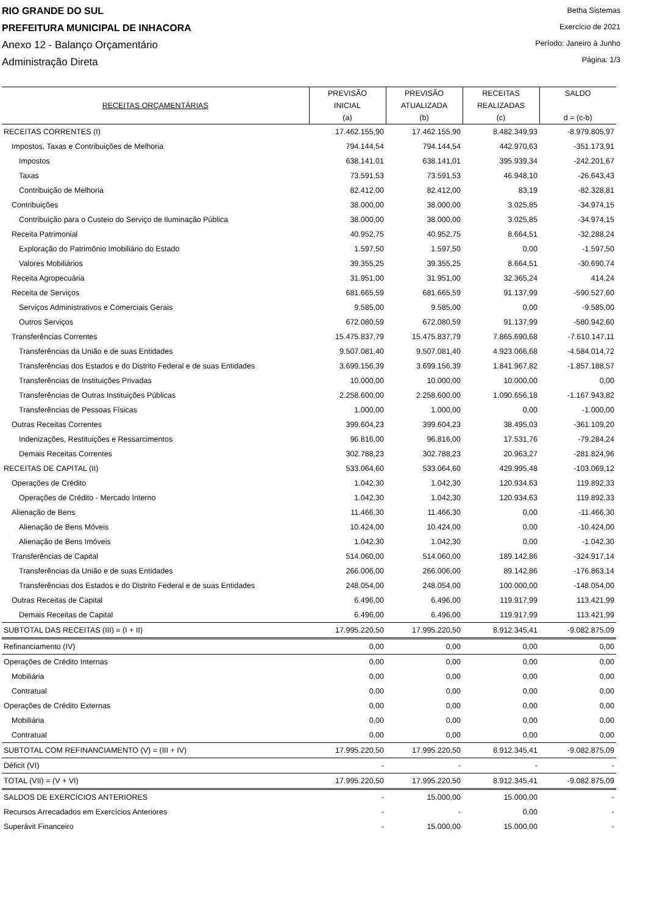RIO GRANDE DO SUL
PREFEITURA MUNICIPAL DE INHACORA
Anexo 12 - Balanço Orçamentário
Administração Direta
Betha Sistemas
Exercício de 2021
Período: Janeiro à Junho
Página: 1/3
| RECEITAS ORÇAMENTÁRIAS | PREVISÃO INICIAL (a) | PREVISÃO ATUALIZADA (b) | RECEITAS REALIZADAS (c) | SALDO d = (c-b) |
| --- | --- | --- | --- | --- |
| RECEITAS CORRENTES (I) | 17.462.155,90 | 17.462.155,90 | 8.482.349,93 | -8.979.805,97 |
| Impostos, Taxas e Contribuições de Melhoria | 794.144,54 | 794.144,54 | 442.970,63 | -351.173,91 |
| Impostos | 638.141,01 | 638.141,01 | 395.939,34 | -242.201,67 |
| Taxas | 73.591,53 | 73.591,53 | 46.948,10 | -26.643,43 |
| Contribuição de Melhoria | 82.412,00 | 82.412,00 | 83,19 | -82.328,81 |
| Contribuições | 38.000,00 | 38.000,00 | 3.025,85 | -34.974,15 |
| Contribuição para o Custeio do Serviço de Iluminação Pública | 38.000,00 | 38.000,00 | 3.025,85 | -34.974,15 |
| Receita Patrimonial | 40.952,75 | 40.952,75 | 8.664,51 | -32.288,24 |
| Exploração do Patrimônio Imobiliário do Estado | 1.597,50 | 1.597,50 | 0,00 | -1.597,50 |
| Valores Mobiliários | 39.355,25 | 39.355,25 | 8.664,51 | -30.690,74 |
| Receita Agropecuária | 31.951,00 | 31.951,00 | 32.365,24 | 414,24 |
| Receita de Serviços | 681.665,59 | 681.665,59 | 91.137,99 | -590.527,60 |
| Serviços Administrativos e Comerciais Gerais | 9.585,00 | 9.585,00 | 0,00 | -9.585,00 |
| Outros Serviços | 672.080,59 | 672.080,59 | 91.137,99 | -580.942,60 |
| Transferências Correntes | 15.475.837,79 | 15.475.837,79 | 7.865.690,68 | -7.610.147,11 |
| Transferências da União e de suas Entidades | 9.507.081,40 | 9.507.081,40 | 4.923.066,68 | -4.584.014,72 |
| Transferências dos Estados e do Distrito Federal e de suas Entidades | 3.699.156,39 | 3.699.156,39 | 1.841.967,82 | -1.857.188,57 |
| Transferências de Instituições Privadas | 10.000,00 | 10.000,00 | 10.000,00 | 0,00 |
| Transferências de Outras Instituições Públicas | 2.258.600,00 | 2.258.600,00 | 1.090.656,18 | -1.167.943,82 |
| Transferências de Pessoas Físicas | 1.000,00 | 1.000,00 | 0,00 | -1.000,00 |
| Outras Receitas Correntes | 399.604,23 | 399.604,23 | 38.495,03 | -361.109,20 |
| Indenizações, Restituições e Ressarcimentos | 96.816,00 | 96.816,00 | 17.531,76 | -79.284,24 |
| Demais Receitas Correntes | 302.788,23 | 302.788,23 | 20.963,27 | -281.824,96 |
| RECEITAS DE CAPITAL (II) | 533.064,60 | 533.064,60 | 429.995,48 | -103.069,12 |
| Operações de Crédito | 1.042,30 | 1.042,30 | 120.934,63 | 119.892,33 |
| Operações de Crédito - Mercado Interno | 1.042,30 | 1.042,30 | 120.934,63 | 119.892,33 |
| Alienação de Bens | 11.466,30 | 11.466,30 | 0,00 | -11.466,30 |
| Alienação de Bens Móveis | 10.424,00 | 10.424,00 | 0,00 | -10.424,00 |
| Alienação de Bens Imóveis | 1.042,30 | 1.042,30 | 0,00 | -1.042,30 |
| Transferências de Capital | 514.060,00 | 514.060,00 | 189.142,86 | -324.917,14 |
| Transferências da União e de suas Entidades | 266.006,00 | 266.006,00 | 89.142,86 | -176.863,14 |
| Transferências dos Estados e do Distrito Federal e de suas Entidades | 248.054,00 | 248.054,00 | 100.000,00 | -148.054,00 |
| Outras Receitas de Capital | 6.496,00 | 6.496,00 | 119.917,99 | 113.421,99 |
| Demais Receitas de Capital | 6.496,00 | 6.496,00 | 119.917,99 | 113.421,99 |
| SUBTOTAL DAS RECEITAS (III) = (I + II) | 17.995.220,50 | 17.995.220,50 | 8.912.345,41 | -9.082.875,09 |
| Refinanciamento (IV) | 0,00 | 0,00 | 0,00 | 0,00 |
| Operações de Crédito Internas | 0,00 | 0,00 | 0,00 | 0,00 |
| Mobiliária | 0,00 | 0,00 | 0,00 | 0,00 |
| Contratual | 0,00 | 0,00 | 0,00 | 0,00 |
| Operações de Crédito Externas | 0,00 | 0,00 | 0,00 | 0,00 |
| Mobiliária | 0,00 | 0,00 | 0,00 | 0,00 |
| Contratual | 0,00 | 0,00 | 0,00 | 0,00 |
| SUBTOTAL COM REFINANCIAMENTO (V) = (III + IV) | 17.995.220,50 | 17.995.220,50 | 8.912.345,41 | -9.082.875,09 |
| Déficit (VI) | - | - | - | - |
| TOTAL (VII) = (V + VI) | 17.995.220,50 | 17.995.220,50 | 8.912.345,41 | -9.082.875,09 |
| SALDOS DE EXERCÍCIOS ANTERIORES | - | 15.000,00 | 15.000,00 | - |
| Recursos Arrecadados em Exercícios Anteriores | - | - | 0,00 | - |
| Superávit Financeiro | - | 15.000,00 | 15.000,00 | - |